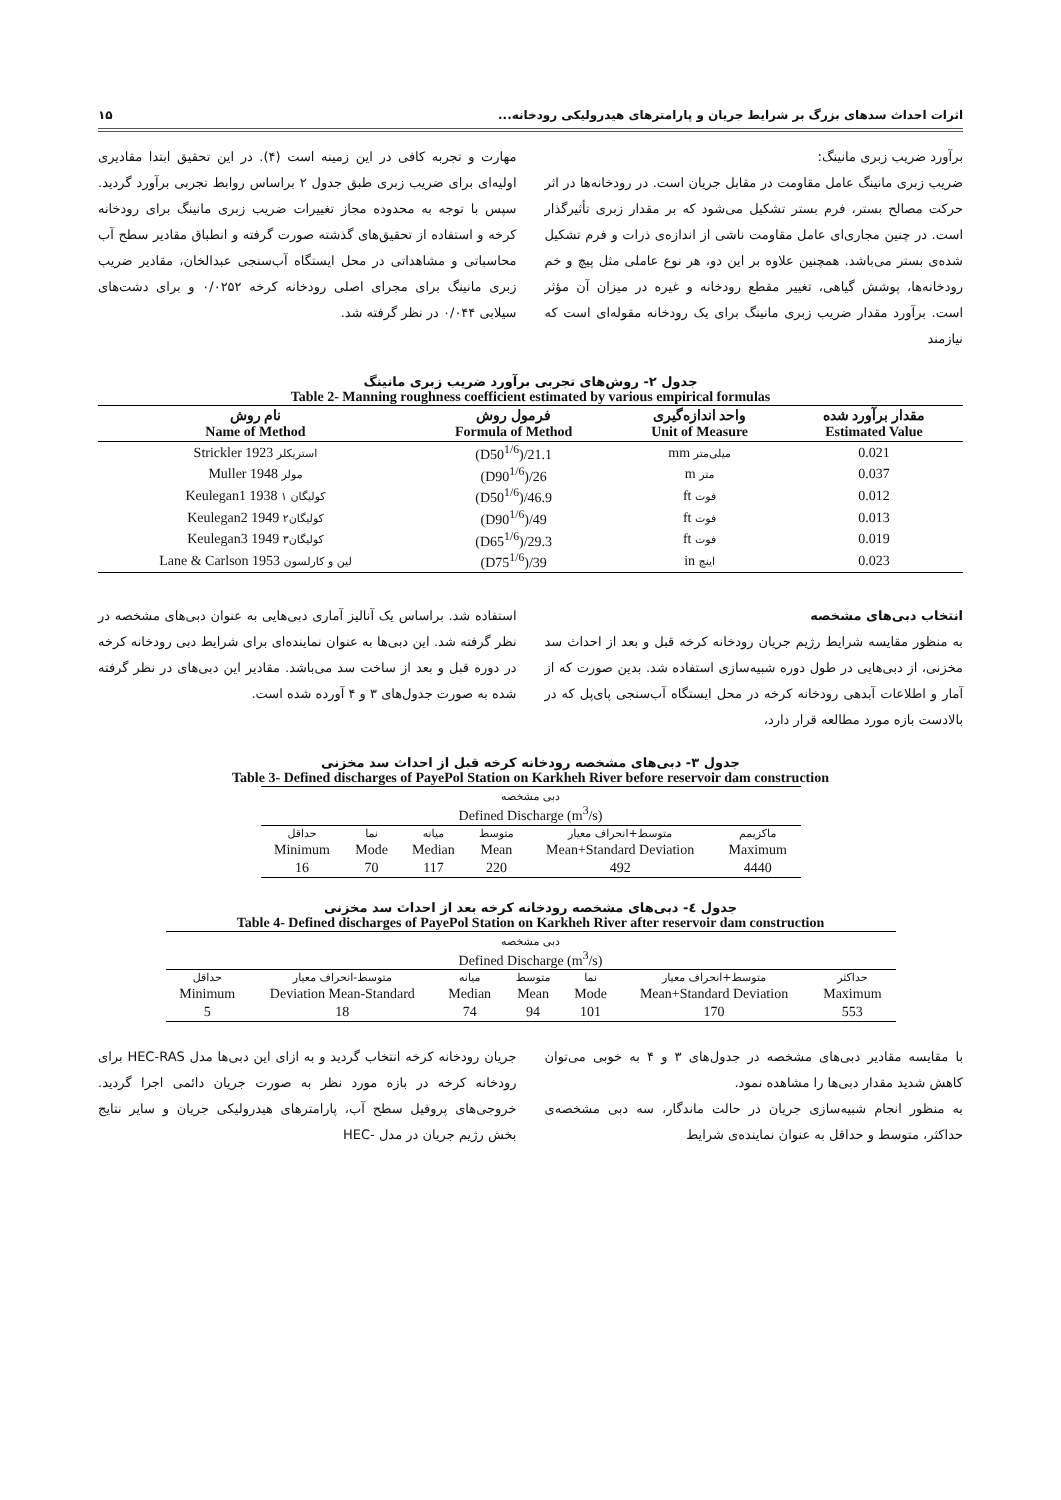اثرات احداث سدهای بزرگ بر شرایط جریان و پارامترهای هیدرولیکی رودخانه... ۱۵
برآورد ضریب زبری مانینگ:
ضریب زبری مانینگ عامل مقاومت در مقابل جریان است. در رودخانه‌ها در اثر حرکت مصالح بستر، فرم بستر تشکیل می‌شود که بر مقدار زبری تأثیرگذار است. در چنین مجاری‌ای عامل مقاومت ناشی از اندازه‌ی ذرات و فرم تشکیل شده‌ی بستر می‌باشد. همچنین علاوه بر این دو، هر نوع عاملی مثل پیچ و خم رودخانه‌ها، پوشش گیاهی، تغییر مقطع رودخانه و غیره در میزان آن مؤثر است. برآورد مقدار ضریب زبری مانینگ برای یک رودخانه مقوله‌ای است که نیازمند
مهارت و تجربه کافی در این زمینه است (۴). در این تحقیق ابتدا مقادیری اولیه‌ای برای ضریب زبری طبق جدول ۲ براساس روابط تجربی برآورد گردید. سپس با توجه به محدوده مجاز تغییرات ضریب زبری مانینگ برای رودخانه کرخه و استفاده از تحقیق‌های گذشته صورت گرفته و انطباق مقادیر سطح آب محاسباتی و مشاهداتی در محل ایستگاه آب‌سنجی عبدالخان، مقادیر ضریب زبری مانینگ برای مجرای اصلی رودخانه کرخه ۰/۰۲۵۲ و برای دشت‌های سیلابی ۰/۰۴۴ در نظر گرفته شد.
جدول ۲- روش‌های تجربی برآورد ضریب زبری مانینگ
Table 2- Manning roughness coefficient estimated by various empirical formulas
| مقدار برآورد شده Estimated Value | واحد اندازه‌گیری Unit of Measure | فرمول روش Formula of Method | نام روش Name of Method |
| --- | --- | --- | --- |
| 0.021 | میلی‌متر mm | (D50<sup>1/6</sup>)/21.1 | استریکلر Strickler 1923 |
| 0.037 | متر m | (D90<sup>1/6</sup>)/26 | مولر Muller 1948 |
| 0.012 | فوت ft | (D50<sup>1/6</sup>)/46.9 | کولیگان ۱ Keulegan1 1938 |
| 0.013 | فوت ft | (D90<sup>1/6</sup>)/49 | کولیگان۲ Keulegan2 1949 |
| 0.019 | فوت ft | (D65<sup>1/6</sup>)/29.3 | کولیگان۳ Keulegan3 1949 |
| 0.023 | اینچ in | (D75<sup>1/6</sup>)/39 | لین و کارلسون Lane & Carlson 1953 |
انتخاب دبی‌های مشخصه
به منظور مقایسه شرایط رژیم جریان رودخانه کرخه قبل و بعد از احداث سد مخزنی، از دبی‌هایی در طول دوره شبیه‌سازی استفاده شد. بدین صورت که از آمار و اطلاعات آبدهی رودخانه کرخه در محل ایستگاه آب‌سنجی پای‌پل که در بالادست بازه مورد مطالعه قرار دارد،
استفاده شد. براساس یک آنالیز آماری دبی‌هایی به عنوان دبی‌های مشخصه در نظر گرفته شد. این دبی‌ها به عنوان نماینده‌ای برای شرایط دبی رودخانه کرخه در دوره قبل و بعد از ساخت سد می‌باشد. مقادیر این دبی‌های در نظر گرفته شده به صورت جدول‌های ۳ و ۴ آورده شده است.
جدول ۳- دبی‌های مشخصه رودخانه کرخه قبل از احداث سد مخزنی
Table 3- Defined discharges of PayePol Station on Karkheh River before reservoir dam construction
| دبی مشخصه Defined Discharge (m<sup>3</sup>/s) | | | | | |
| حداقل | نما | میانه | متوسط | متوسط+انحراف معیار | ماکزیمم |
| Minimum | Mode | Median | Mean | Mean+Standard Deviation | Maximum |
| 16 | 70 | 117 | 220 | 492 | 4440 |
جدول ٤- دبی‌های مشخصه رودخانه کرخه بعد از احداث سد مخزنی
Table 4- Defined discharges of PayePol Station on Karkheh River after reservoir dam construction
| دبی مشخصه Defined Discharge (m<sup>3</sup>/s) | | | | | | |
| حداقل | متوسط-انحراف معیار | میانه | متوسط | نما | متوسط+انحراف معیار | حداکثر |
| Minimum | Deviation Mean-Standard | Median | Mean | Mode | Mean+Standard Deviation | Maximum |
| 5 | 18 | 74 | 94 | 101 | 170 | 553 |
با مقایسه مقادیر دبی‌های مشخصه در جدول‌های ۳ و ۴ به خوبی می‌توان کاهش شدید مقدار دبی‌ها را مشاهده نمود.
به منظور انجام شبیه‌سازی جریان در حالت ماندگار، سه دبی مشخصه‌ی حداکثر، متوسط و حداقل به عنوان نماینده‌ی شرایط
جریان رودخانه کرخه انتخاب گردید و به ازای این دبی‌ها مدل HEC-RAS برای رودخانه کرخه در بازه مورد نظر به صورت جریان دائمی اجرا گردید. خروجی‌های پروفیل سطح آب، پارامترهای هیدرولیکی جریان و سایر نتایج بخش رژیم جریان در مدل -HEC